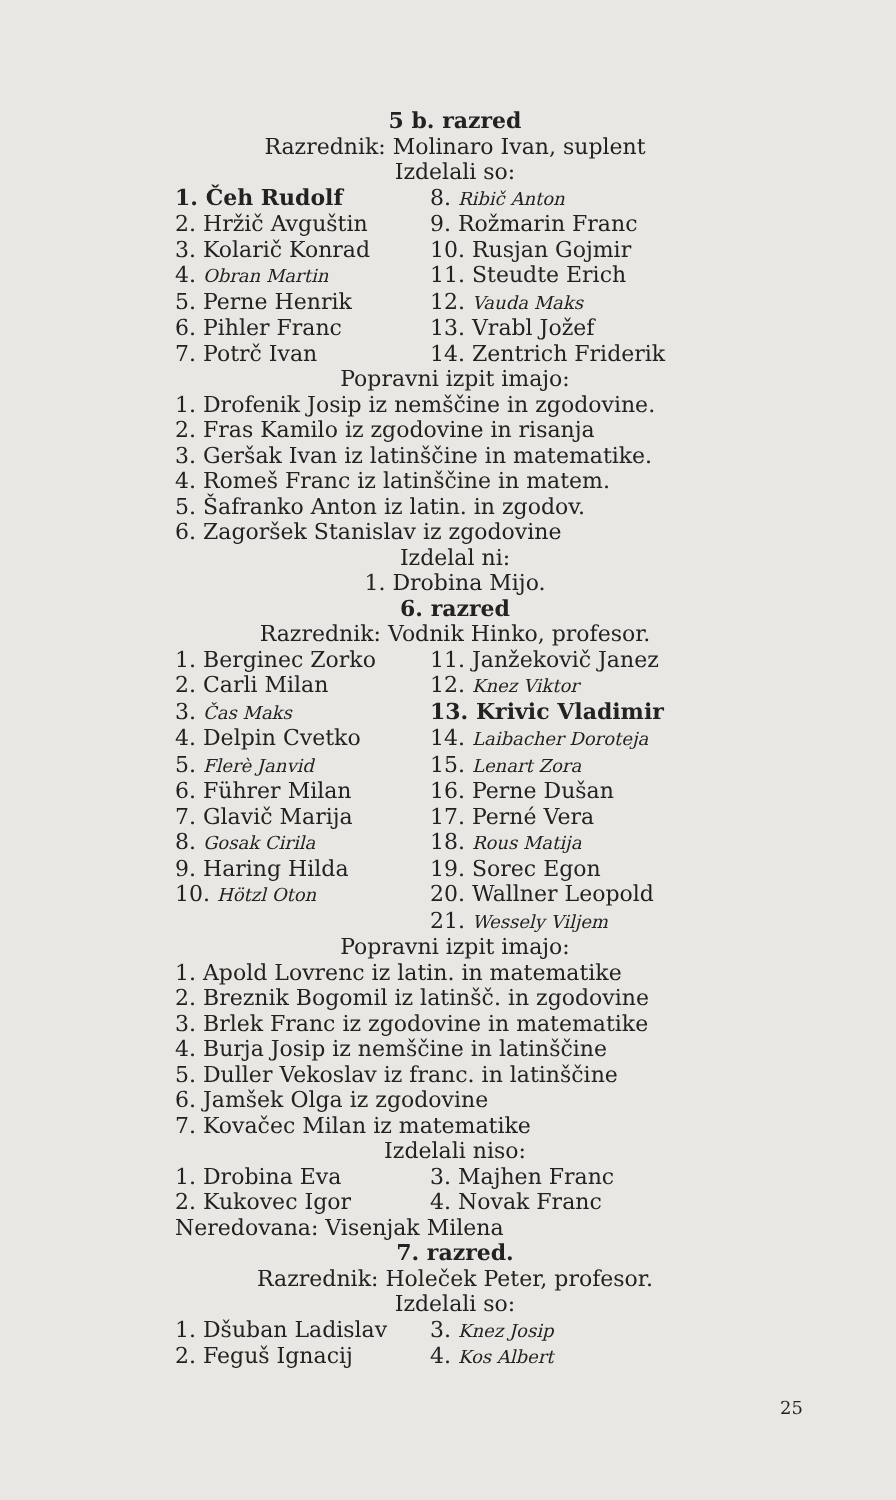5 b. razred
Razrednik: Molinaro Ivan, suplent
Izdelali so:
| 1. Čeh Rudolf | 8. Ribič Anton |
| 2. Hržič Avguštin | 9. Rožmarin Franc |
| 3. Kolarič Konrad | 10. Rusjan Gojmir |
| 4. Obran Martin | 11. Steudte Erich |
| 5. Perne Henrik | 12. Vauda Maks |
| 6. Pihler Franc | 13. Vrabl Jožef |
| 7. Potrč Ivan | 14. Zentrich Friderik |
Popravni izpit imajo:
1. Drofenik Josip iz nemščine in zgodovine.
2. Fras Kamilo iz zgodovine in risanja
3. Geršak Ivan iz latinščine in matematike.
4. Romeš Franc iz latinščine in matem.
5. Šafranko Anton iz latin. in zgodov.
6. Zagoršek Stanislav iz zgodovine
Izdelal ni:
1. Drobina Mijo.
6. razred
Razrednik: Vodnik Hinko, profesor.
| 1. Berginec Zorko | 11. Janžekovič Janez |
| 2. Carli Milan | 12. Knez Viktor |
| 3. Čas Maks | 13. Krivic Vladimir |
| 4. Delpin Cvetko | 14. Laibacher Doroteja |
| 5. Flerè Janvid | 15. Lenart Zora |
| 6. Führer Milan | 16. Perne Dušan |
| 7. Glavič Marija | 17. Perné Vera |
| 8. Gosak Cirila | 18. Rous Matija |
| 9. Haring Hilda | 19. Sorec Egon |
| 10. Hötzl Oton | 20. Wallner Leopold |
| | 21. Wessely Viljem |
Popravni izpit imajo:
1. Apold Lovrenc iz latin. in matematike
2. Breznik Bogomil iz latinšč. in zgodovine
3. Brlek Franc iz zgodovine in matematike
4. Burja Josip iz nemščine in latinščine
5. Duller Vekoslav iz franc. in latinščine
6. Jamšek Olga iz zgodovine
7. Kovačec Milan iz matematike
Izdelali niso:
| 1. Drobina Eva | 3. Majhen Franc |
| 2. Kukovec Igor | 4. Novak Franc |
Neredovana: Visenjak Milena
7. razred.
Razrednik: Holeček Peter, profesor.
Izdelali so:
| 1. Dšuban Ladislav | 3. Knez Josip |
| 2. Feguš Ignacij | 4. Kos Albert |
25